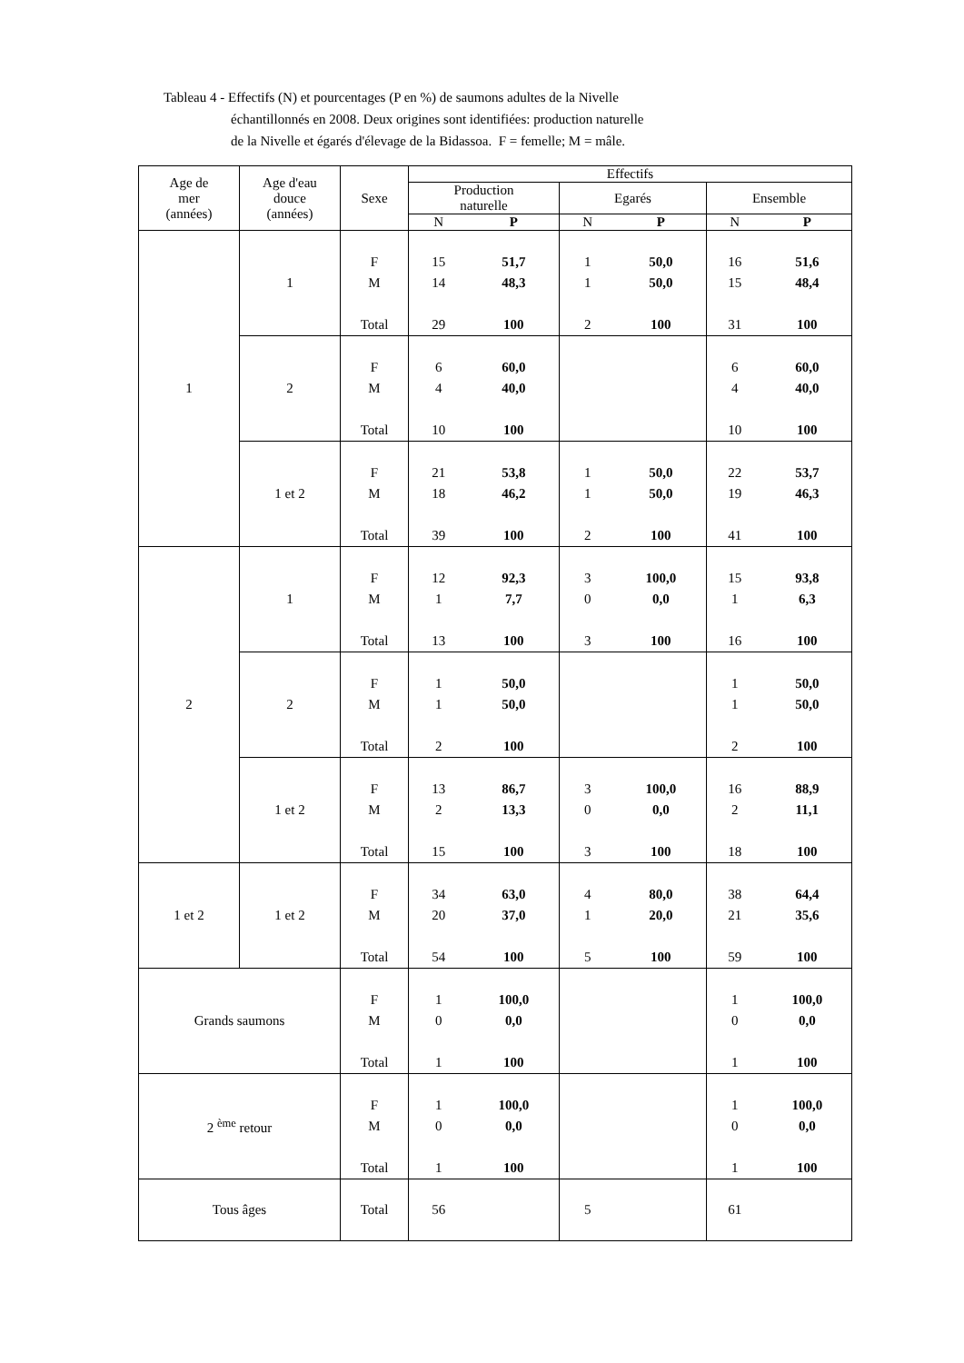Tableau 4 - Effectifs (N) et pourcentages (P en %) de saumons adultes de la Nivelle
échantillonnés en 2008. Deux origines sont identifiées: production naturelle
de la Nivelle et égarés d'élevage de la Bidassoa. F = femelle; M = mâle.
| Age de mer (années) | Age d'eau douce (années) | Sexe | Effectifs | | | | | |
| --- | --- | --- | --- | --- | --- | --- | --- | --- |
| | | | Production naturelle | | Egarés | | Ensemble | |
| | | | N | P | N | P | N | P |
| 1 | 1 | | | | | | | |
| | | F | 15 | 51,7 | 1 | 50,0 | 16 | 51,6 |
| | | M | 14 | 48,3 | 1 | 50,0 | 15 | 48,4 |
| | | Total | 29 | 100 | 2 | 100 | 31 | 100 |
| | 2 | | | | | | | |
| | | F | 6 | 60,0 | | | 6 | 60,0 |
| | | M | 4 | 40,0 | | | 4 | 40,0 |
| | | Total | 10 | 100 | | | 10 | 100 |
| | 1 et 2 | | | | | | | |
| | | F | 21 | 53,8 | 1 | 50,0 | 22 | 53,7 |
| | | M | 18 | 46,2 | 1 | 50,0 | 19 | 46,3 |
| | | Total | 39 | 100 | 2 | 100 | 41 | 100 |
| 2 | 1 | | | | | | | |
| | | F | 12 | 92,3 | 3 | 100,0 | 15 | 93,8 |
| | | M | 1 | 7,7 | 0 | 0,0 | 1 | 6,3 |
| | | Total | 13 | 100 | 3 | 100 | 16 | 100 |
| | 2 | | | | | | | |
| | | F | 1 | 50,0 | | | 1 | 50,0 |
| | | M | 1 | 50,0 | | | 1 | 50,0 |
| | | Total | 2 | 100 | | | 2 | 100 |
| | 1 et 2 | | | | | | | |
| | | F | 13 | 86,7 | 3 | 100,0 | 16 | 88,9 |
| | | M | 2 | 13,3 | 0 | 0,0 | 2 | 11,1 |
| | | Total | 15 | 100 | 3 | 100 | 18 | 100 |
| 1 et 2 | 1 et 2 | | | | | | | |
| | | F | 34 | 63,0 | 4 | 80,0 | 38 | 64,4 |
| | | M | 20 | 37,0 | 1 | 20,0 | 21 | 35,6 |
| | | Total | 54 | 100 | 5 | 100 | 59 | 100 |
| Grands saumons | | | | | | | | |
| | | F | 1 | 100,0 | | | 1 | 100,0 |
| | | M | 0 | 0,0 | | | 0 | 0,0 |
| | | Total | 1 | 100 | | | 1 | 100 |
| 2 <sup>ème</sup> retour | | | | | | | | |
| | | F | 1 | 100,0 | | | 1 | 100,0 |
| | | M | 0 | 0,0 | | | 0 | 0,0 |
| | | Total | 1 | 100 | | | 1 | 100 |
| Tous âges | | Total | 56 | | 5 | | 61 | |